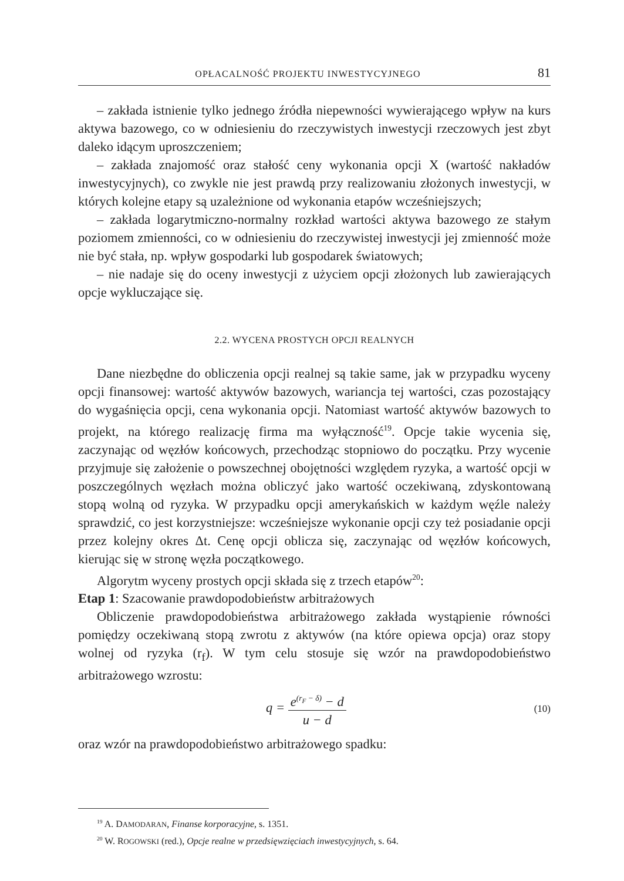OPŁACALNOŚĆ PROJEKTU INWESTYCYJNEGO 81
– zakłada istnienie tylko jednego źródła niepewności wywierającego wpływ na kurs aktywa bazowego, co w odniesieniu do rzeczywistych inwestycji rzeczowych jest zbyt daleko idącym uproszczeniem;
– zakłada znajomość oraz stałość ceny wykonania opcji X (wartość nakładów inwestycyjnych), co zwykle nie jest prawdą przy realizowaniu złożonych inwestycji, w których kolejne etapy są uzależnione od wykonania etapów wcześniejszych;
– zakłada logarytmiczno-normalny rozkład wartości aktywa bazowego ze stałym poziomem zmienności, co w odniesieniu do rzeczywistej inwestycji jej zmienność może nie być stała, np. wpływ gospodarki lub gospodarek światowych;
– nie nadaje się do oceny inwestycji z użyciem opcji złożonych lub zawierających opcje wykluczające się.
2.2. WYCENA PROSTYCH OPCJI REALNYCH
Dane niezbędne do obliczenia opcji realnej są takie same, jak w przypadku wyceny opcji finansowej: wartość aktywów bazowych, wariancja tej wartości, czas pozostający do wygaśnięcia opcji, cena wykonania opcji. Natomiast wartość aktywów bazowych to projekt, na którego realizację firma ma wyłączność<sup>19</sup>. Opcje takie wycenia się, zaczynając od węzłów końcowych, przechodząc stopniowo do początku. Przy wycenie przyjmuje się założenie o powszechnej obojętności względem ryzyka, a wartość opcji w poszczególnych węzłach można obliczyć jako wartość oczekiwaną, zdyskontowaną stopą wolną od ryzyka. W przypadku opcji amerykańskich w każdym węźle należy sprawdzić, co jest korzystniejsze: wcześniejsze wykonanie opcji czy też posiadanie opcji przez kolejny okres Δt. Cenę opcji oblicza się, zaczynając od węzłów końcowych, kierując się w stronę węzła początkowego.
Algorytm wyceny prostych opcji składa się z trzech etapów<sup>20</sup>:
Etap 1: Szacowanie prawdopodobieństw arbitrażowych
Obliczenie prawdopodobieństwa arbitrażowego zakłada wystąpienie równości pomiędzy oczekiwaną stopą zwrotu z aktywów (na które opiewa opcja) oraz stopy wolnej od ryzyka (r<sub>f</sub>). W tym celu stosuje się wzór na prawdopodobieństwo arbitrażowego wzrostu:
q = e<sup>(r<sub>F</sub> − δ)</sup> − d u − d
(10)
oraz wzór na prawdopodobieństwo arbitrażowego spadku:
<sup>19</sup> A. DAMODARAN, Finanse korporacyjne, s. 1351.
<sup>20</sup> W. ROGOWSKI (red.), Opcje realne w przedsięwzięciach inwestycyjnych, s. 64.